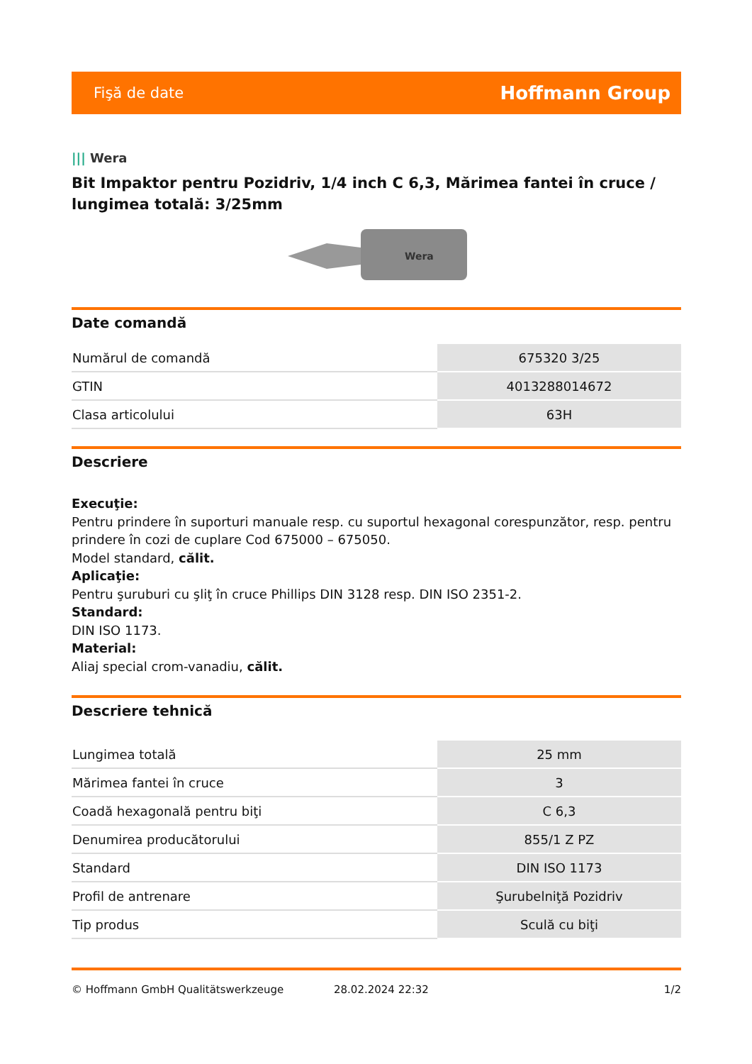Fişă de date Hoffmann Group
||| Wera
Bit Impaktor pentru Pozidriv, 1/4 inch C 6,3, Mărimea fantei în cruce / lungimea totală: 3/25mm
Wera
Date comandă
| Numărul de comandă | 675320 3/25 |
| GTIN | 4013288014672 |
| Clasa articolului | 63H |
Descriere
Execuţie:
Pentru prindere în suporturi manuale resp. cu suportul hexagonal corespunzător, resp. pentru prindere în cozi de cuplare Cod 675000 – 675050.
Model standard, călit.
Aplicaţie:
Pentru şuruburi cu şliţ în cruce Phillips DIN 3128 resp. DIN ISO 2351-2.
Standard:
DIN ISO 1173.
Material:
Aliaj special crom-vanadiu, călit.
Descriere tehnică
| Lungimea totală | 25 mm |
| Mărimea fantei în cruce | 3 |
| Coadă hexagonală pentru biţi | C 6,3 |
| Denumirea producătorului | 855/1 Z PZ |
| Standard | DIN ISO 1173 |
| Profil de antrenare | Şurubelniţă Pozidriv |
| Tip produs | Sculă cu biţi |
© Hoffmann GmbH Qualitätswerkzeuge 28.02.2024 22:32 1/2